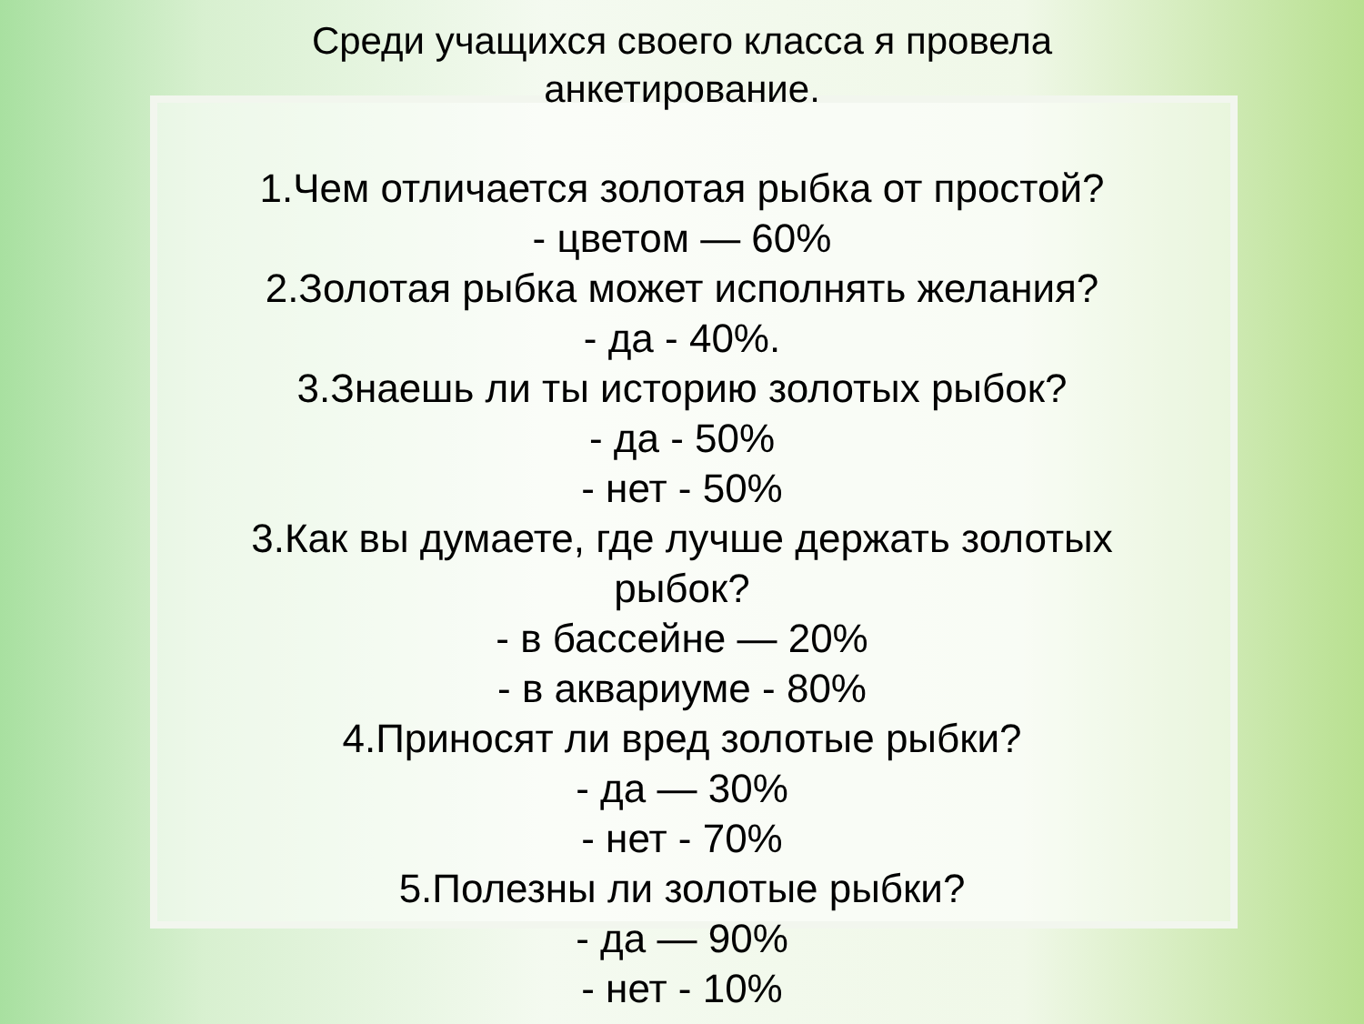Среди учащихся своего класса я провела
анкетирование.
1.Чем отличается золотая рыбка от простой?
- цветом — 60%
2.Золотая рыбка может исполнять желания?
- да - 40%.
3.Знаешь ли ты историю золотых рыбок?
- да - 50%
- нет - 50%
3.Как вы думаете, где лучше держать золотых
рыбок?
- в бассейне — 20%
- в аквариуме - 80%
4.Приносят ли вред золотые рыбки?
- да — 30%
- нет - 70%
5.Полезны ли золотые рыбки?
- да — 90%
- нет - 10%